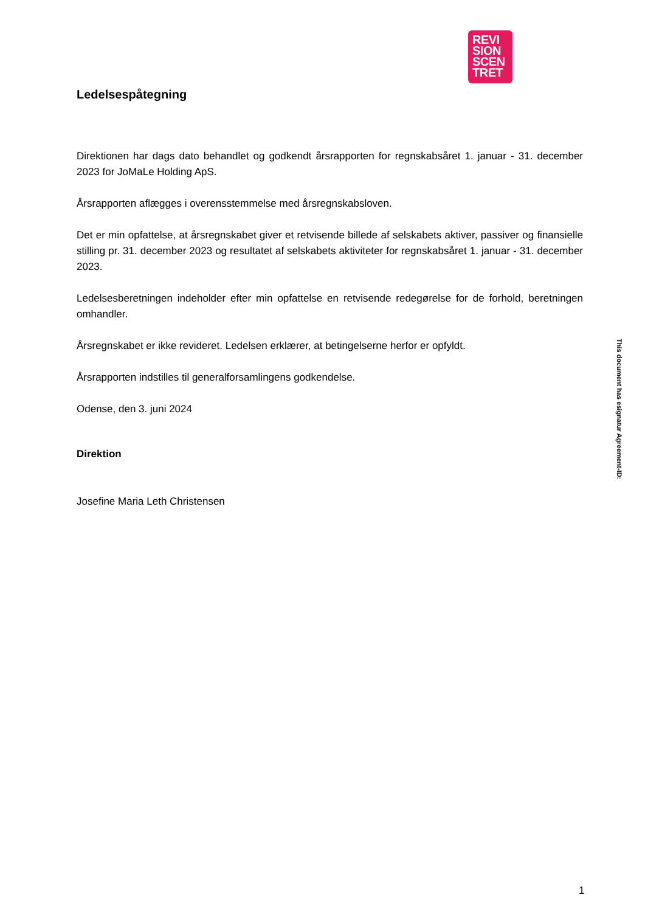REVI
SION
SCEN
TRET
Ledelsespåtegning
Direktionen har dags dato behandlet og godkendt årsrapporten for regnskabsåret 1. januar - 31. december 2023 for JoMaLe Holding ApS.
Årsrapporten aflægges i overensstemmelse med årsregnskabsloven.
Det er min opfattelse, at årsregnskabet giver et retvisende billede af selskabets aktiver, passiver og finansielle stilling pr. 31. december 2023 og resultatet af selskabets aktiviteter for regnskabsåret 1. januar - 31. december 2023.
Ledelsesberetningen indeholder efter min opfattelse en retvisende redegørelse for de forhold, beretningen omhandler.
Årsregnskabet er ikke revideret. Ledelsen erklærer, at betingelserne herfor er opfyldt.
Årsrapporten indstilles til generalforsamlingens godkendelse.
Odense, den 3. juni 2024
Direktion
Josefine Maria Leth Christensen
This document has esignatur Agreement-ID:
1